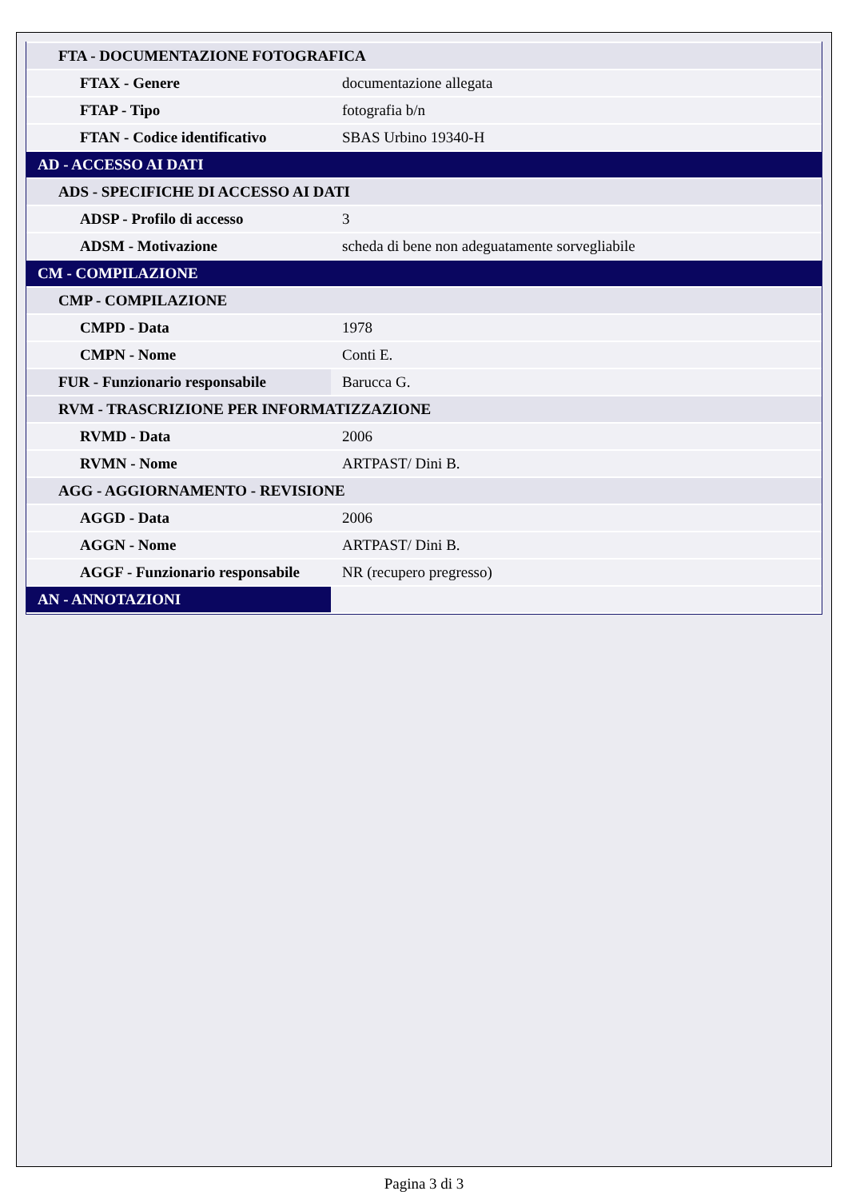| FTA - DOCUMENTAZIONE FOTOGRAFICA | |
| FTAX - Genere | documentazione allegata |
| FTAP - Tipo | fotografia b/n |
| FTAN - Codice identificativo | SBAS Urbino 19340-H |
| AD - ACCESSO AI DATI | |
| ADS - SPECIFICHE DI ACCESSO AI DATI | |
| ADSP - Profilo di accesso | 3 |
| ADSM - Motivazione | scheda di bene non adeguatamente sorvegliabile |
| CM - COMPILAZIONE | |
| CMP - COMPILAZIONE | |
| CMPD - Data | 1978 |
| CMPN - Nome | Conti E. |
| FUR - Funzionario responsabile | Barucca G. |
| RVM - TRASCRIZIONE PER INFORMATIZZAZIONE | |
| RVMD - Data | 2006 |
| RVMN - Nome | ARTPAST/ Dini B. |
| AGG - AGGIORNAMENTO - REVISIONE | |
| AGGD - Data | 2006 |
| AGGN - Nome | ARTPAST/ Dini B. |
| AGGF - Funzionario responsabile | NR (recupero pregresso) |
| AN - ANNOTAZIONI | |
Pagina 3 di 3